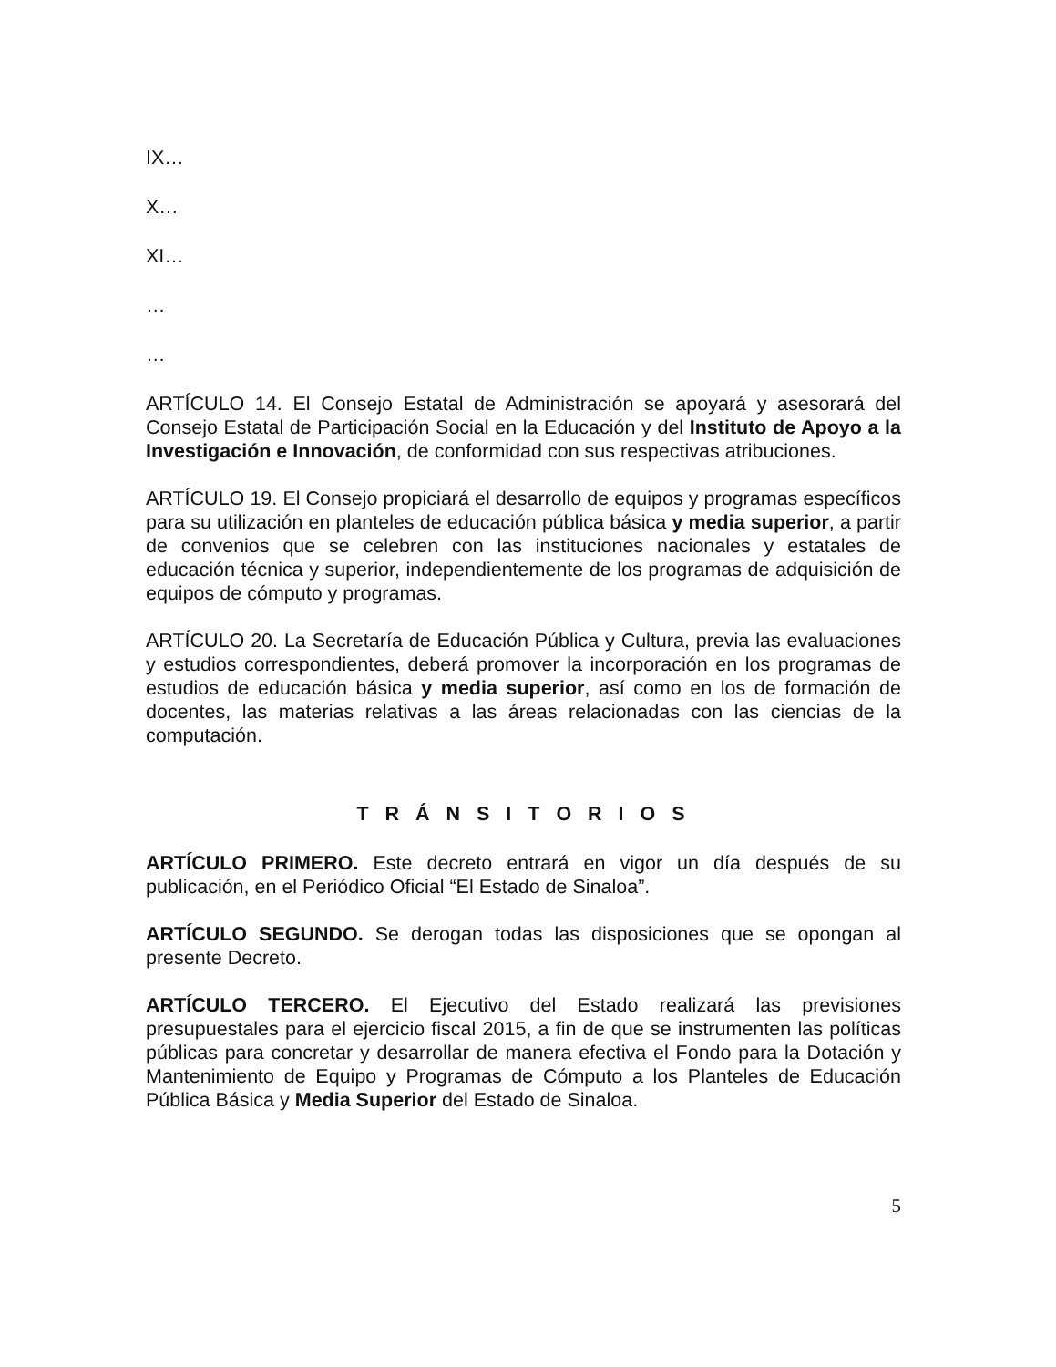IX…
X…
XI…
…
…
ARTÍCULO 14. El Consejo Estatal de Administración se apoyará y asesorará del Consejo Estatal de Participación Social en la Educación y del Instituto de Apoyo a la Investigación e Innovación, de conformidad con sus respectivas atribuciones.
ARTÍCULO 19. El Consejo propiciará el desarrollo de equipos y programas específicos para su utilización en planteles de educación pública básica y media superior, a partir de convenios que se celebren con las instituciones nacionales y estatales de educación técnica y superior, independientemente de los programas de adquisición de equipos de cómputo y programas.
ARTÍCULO 20. La Secretaría de Educación Pública y Cultura, previa las evaluaciones y estudios correspondientes, deberá promover la incorporación en los programas de estudios de educación básica y media superior, así como en los de formación de docentes, las materias relativas a las áreas relacionadas con las ciencias de la computación.
T R Á N S I T O R I O S
ARTÍCULO PRIMERO. Este decreto entrará en vigor un día después de su publicación, en el Periódico Oficial “El Estado de Sinaloa”.
ARTÍCULO SEGUNDO. Se derogan todas las disposiciones que se opongan al presente Decreto.
ARTÍCULO TERCERO. El Ejecutivo del Estado realizará las previsiones presupuestales para el ejercicio fiscal 2015, a fin de que se instrumenten las políticas públicas para concretar y desarrollar de manera efectiva el Fondo para la Dotación y Mantenimiento de Equipo y Programas de Cómputo a los Planteles de Educación Pública Básica y Media Superior del Estado de Sinaloa.
5